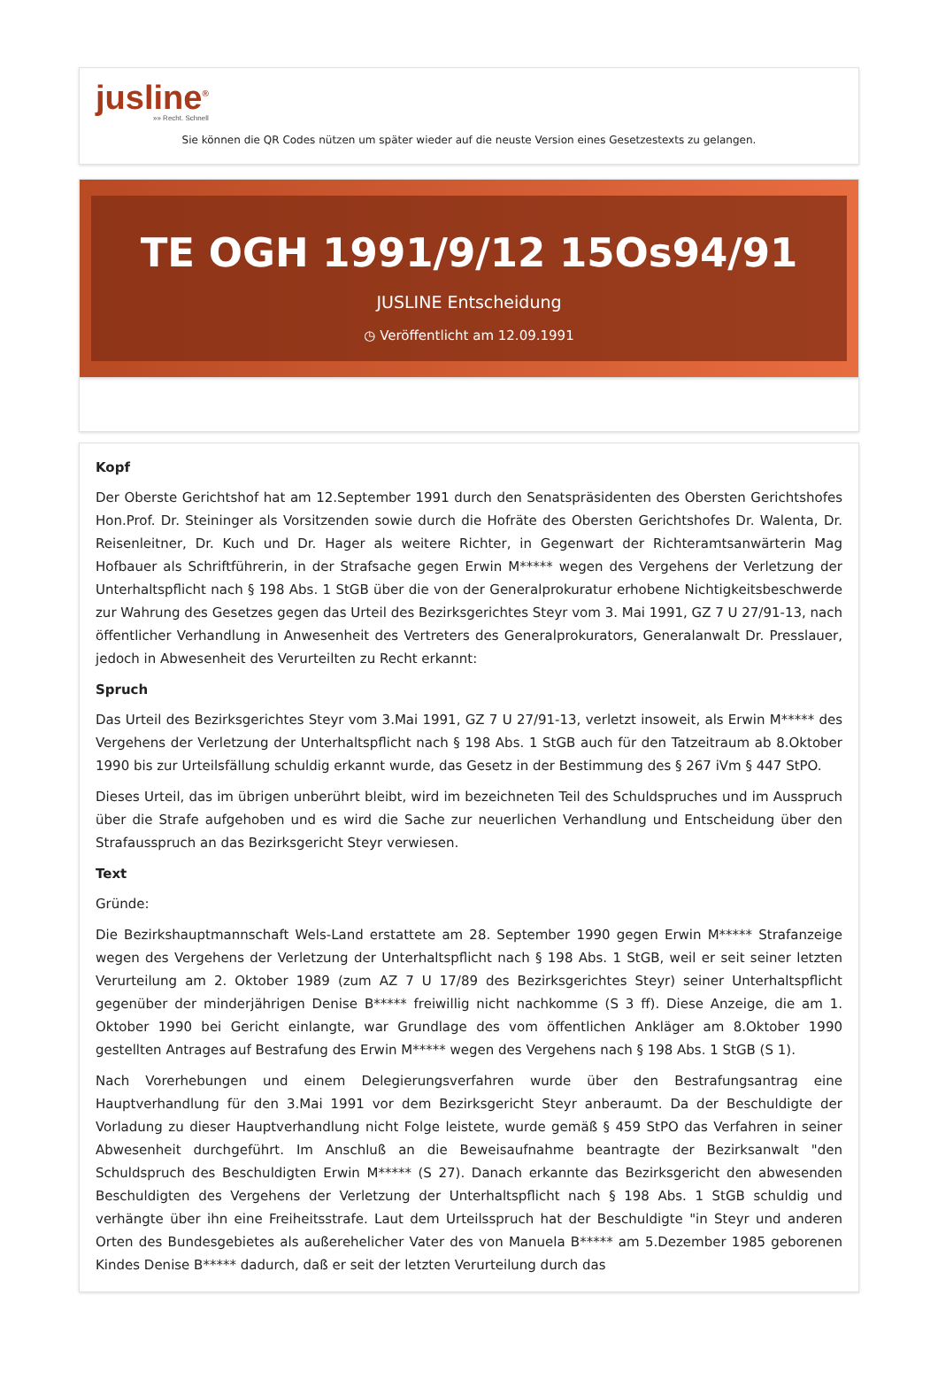jusline<sup>®</sup>
»» Recht. Schnell
Sie können die QR Codes nützen um später wieder auf die neuste Version eines Gesetzestexts zu gelangen.
TE OGH 1991/9/12 15Os94/91
JUSLINE Entscheidung
◷ Veröffentlicht am 12.09.1991
Kopf
Der Oberste Gerichtshof hat am 12.September 1991 durch den Senatspräsidenten des Obersten Gerichtshofes Hon.Prof. Dr. Steininger als Vorsitzenden sowie durch die Hofräte des Obersten Gerichtshofes Dr. Walenta, Dr. Reisenleitner, Dr. Kuch und Dr. Hager als weitere Richter, in Gegenwart der Richteramtsanwärterin Mag Hofbauer als Schriftführerin, in der Strafsache gegen Erwin M***** wegen des Vergehens der Verletzung der Unterhaltspflicht nach § 198 Abs. 1 StGB über die von der Generalprokuratur erhobene Nichtigkeitsbeschwerde zur Wahrung des Gesetzes gegen das Urteil des Bezirksgerichtes Steyr vom 3. Mai 1991, GZ 7 U 27/91-13, nach öffentlicher Verhandlung in Anwesenheit des Vertreters des Generalprokurators, Generalanwalt Dr. Presslauer, jedoch in Abwesenheit des Verurteilten zu Recht erkannt:
Spruch
Das Urteil des Bezirksgerichtes Steyr vom 3.Mai 1991, GZ 7 U 27/91-13, verletzt insoweit, als Erwin M***** des Vergehens der Verletzung der Unterhaltspflicht nach § 198 Abs. 1 StGB auch für den Tatzeitraum ab 8.Oktober 1990 bis zur Urteilsfällung schuldig erkannt wurde, das Gesetz in der Bestimmung des § 267 iVm § 447 StPO.
Dieses Urteil, das im übrigen unberührt bleibt, wird im bezeichneten Teil des Schuldspruches und im Ausspruch über die Strafe aufgehoben und es wird die Sache zur neuerlichen Verhandlung und Entscheidung über den Strafausspruch an das Bezirksgericht Steyr verwiesen.
Text
Gründe:
Die Bezirkshauptmannschaft Wels-Land erstattete am 28. September 1990 gegen Erwin M***** Strafanzeige wegen des Vergehens der Verletzung der Unterhaltspflicht nach § 198 Abs. 1 StGB, weil er seit seiner letzten Verurteilung am 2. Oktober 1989 (zum AZ 7 U 17/89 des Bezirksgerichtes Steyr) seiner Unterhaltspflicht gegenüber der minderjährigen Denise B***** freiwillig nicht nachkomme (S 3 ff). Diese Anzeige, die am 1. Oktober 1990 bei Gericht einlangte, war Grundlage des vom öffentlichen Ankläger am 8.Oktober 1990 gestellten Antrages auf Bestrafung des Erwin M***** wegen des Vergehens nach § 198 Abs. 1 StGB (S 1).
Nach Vorerhebungen und einem Delegierungsverfahren wurde über den Bestrafungsantrag eine Hauptverhandlung für den 3.Mai 1991 vor dem Bezirksgericht Steyr anberaumt. Da der Beschuldigte der Vorladung zu dieser Hauptverhandlung nicht Folge leistete, wurde gemäß § 459 StPO das Verfahren in seiner Abwesenheit durchgeführt. Im Anschluß an die Beweisaufnahme beantragte der Bezirksanwalt "den Schuldspruch des Beschuldigten Erwin M***** (S 27). Danach erkannte das Bezirksgericht den abwesenden Beschuldigten des Vergehens der Verletzung der Unterhaltspflicht nach § 198 Abs. 1 StGB schuldig und verhängte über ihn eine Freiheitsstrafe. Laut dem Urteilsspruch hat der Beschuldigte "in Steyr und anderen Orten des Bundesgebietes als außerehelicher Vater des von Manuela B***** am 5.Dezember 1985 geborenen Kindes Denise B***** dadurch, daß er seit der letzten Verurteilung durch das